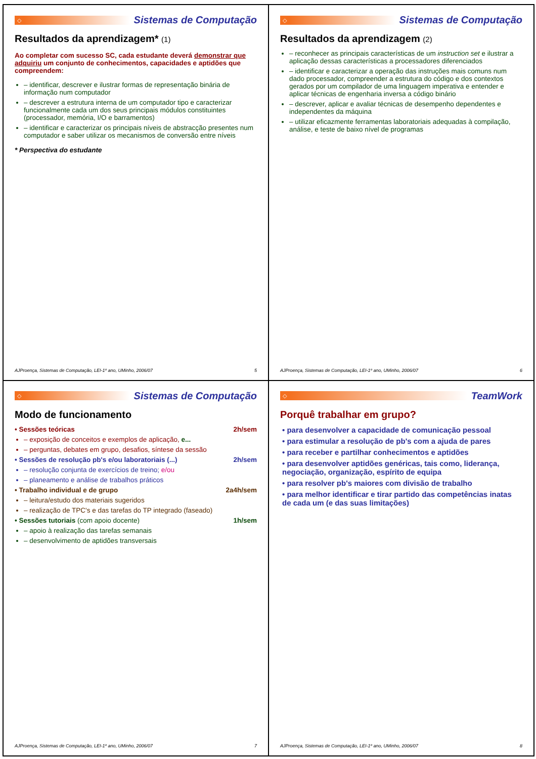◇
Sistemas de Computação
Resultados da aprendizagem* (1)
Ao completar com sucesso SC, cada estudante deverá demonstrar que adquiriu um conjunto de conhecimentos, capacidades e aptidões que compreendem:
– identificar, descrever e ilustrar formas de representação binária de informação num computador
– descrever a estrutura interna de um computador tipo e caracterizar funcionalmente cada um dos seus principais módulos constituintes (processador, memória, I/O e barramentos)
– identificar e caracterizar os principais níveis de abstracção presentes num computador e saber utilizar os mecanismos de conversão entre níveis
* Perspectiva do estudante
AJProença, Sistemas de Computação, LEI-1º ano, UMinho, 2006/07 5
◇
Sistemas de Computação
Resultados da aprendizagem (2)
– reconhecer as principais características de um instruction set e ilustrar a aplicação dessas características a processadores diferenciados
– identificar e caracterizar a operação das instruções mais comuns num dado processador, compreender a estrutura do código e dos contextos gerados por um compilador de uma linguagem imperativa e entender e aplicar técnicas de engenharia inversa a código binário
– descrever, aplicar e avaliar técnicas de desempenho dependentes e independentes da máquina
– utilizar eficazmente ferramentas laboratoriais adequadas à compilação, análise, e teste de baixo nível de programas
AJProença, Sistemas de Computação, LEI-1º ano, UMinho, 2006/07 6
◇
Sistemas de Computação
Modo de funcionamento
• Sessões teóricas 2h/sem
– exposição de conceitos e exemplos de aplicação, e...
– perguntas, debates em grupo, desafios, síntese da sessão
• Sessões de resolução pb's e/ou laboratoriais (...) 2h/sem
– resolução conjunta de exercícios de treino; e/ou
– planeamento e análise de trabalhos práticos
• Trabalho individual e de grupo 2a4h/sem
– leitura/estudo dos materiais sugeridos
– realização de TPC's e das tarefas do TP integrado (faseado)
• Sessões tutoriais (com apoio docente) 1h/sem
– apoio à realização das tarefas semanais
– desenvolvimento de aptidões transversais
AJProença, Sistemas de Computação, LEI-1º ano, UMinho, 2006/07 7
◇
TeamWork
Porquê trabalhar em grupo?
• para desenvolver a capacidade de comunicação pessoal
• para estimular a resolução de pb's com a ajuda de pares
• para receber e partilhar conhecimentos e aptidões
• para desenvolver aptidões genéricas, tais como, liderança, negociação, organização, espírito de equipa
• para resolver pb's maiores com divisão de trabalho
• para melhor identificar e tirar partido das competências inatas de cada um (e das suas limitações)
AJProença, Sistemas de Computação, LEI-1º ano, UMinho, 2006/07 8